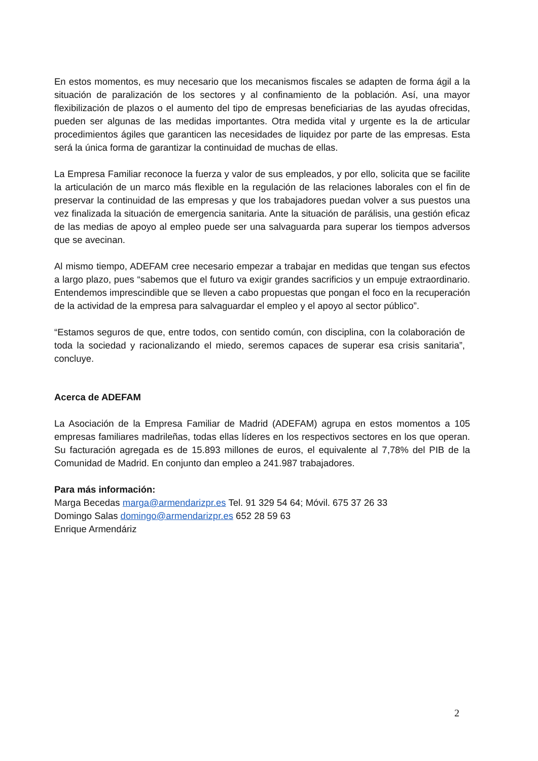En estos momentos, es muy necesario que los mecanismos fiscales se adapten de forma ágil a la situación de paralización de los sectores y al confinamiento de la población. Así, una mayor flexibilización de plazos o el aumento del tipo de empresas beneficiarias de las ayudas ofrecidas, pueden ser algunas de las medidas importantes. Otra medida vital y urgente es la de articular procedimientos ágiles que garanticen las necesidades de liquidez por parte de las empresas. Esta será la única forma de garantizar la continuidad de muchas de ellas.
La Empresa Familiar reconoce la fuerza y valor de sus empleados, y por ello, solicita que se facilite la articulación de un marco más flexible en la regulación de las relaciones laborales con el fin de preservar la continuidad de las empresas y que los trabajadores puedan volver a sus puestos una vez finalizada la situación de emergencia sanitaria. Ante la situación de parálisis, una gestión eficaz de las medias de apoyo al empleo puede ser una salvaguarda para superar los tiempos adversos que se avecinan.
Al mismo tiempo, ADEFAM cree necesario empezar a trabajar en medidas que tengan sus efectos a largo plazo, pues “sabemos que el futuro va exigir grandes sacrificios y un empuje extraordinario. Entendemos imprescindible que se lleven a cabo propuestas que pongan el foco en la recuperación de la actividad de la empresa para salvaguardar el empleo y el apoyo al sector público”.
“Estamos seguros de que, entre todos, con sentido común, con disciplina, con la colaboración de toda la sociedad y racionalizando el miedo, seremos capaces de superar esa crisis sanitaria”, concluye.
Acerca de ADEFAM
La Asociación de la Empresa Familiar de Madrid (ADEFAM) agrupa en estos momentos a 105 empresas familiares madrileñas, todas ellas líderes en los respectivos sectores en los que operan. Su facturación agregada es de 15.893 millones de euros, el equivalente al 7,78% del PIB de la Comunidad de Madrid. En conjunto dan empleo a 241.987 trabajadores.
Para más información:
Marga Becedas marga@armendarizpr.es Tel. 91 329 54 64; Móvil. 675 37 26 33
Domingo Salas domingo@armendarizpr.es 652 28 59 63
Enrique Armendáriz
2